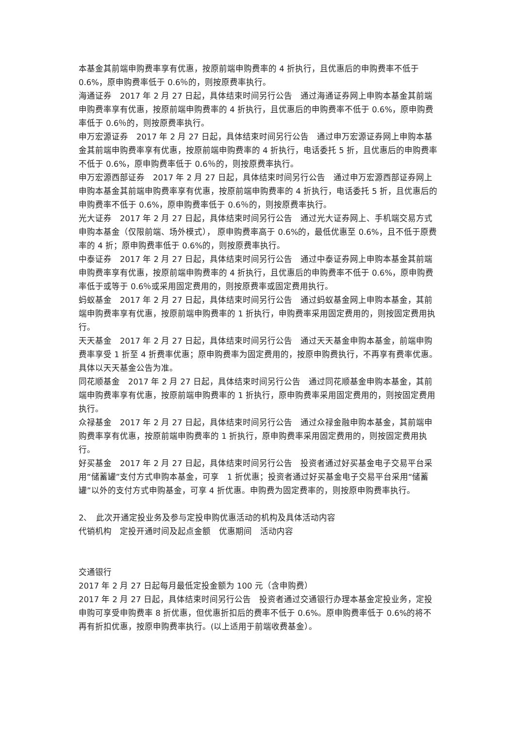本基金其前端申购费率享有优惠，按原前端申购费率的 4 折执行，且优惠后的申购费率不低于 0.6%，原申购费率低于 0.6％的，则按原费率执行。
海通证券　2017 年 2 月 27 日起，具体结束时间另行公告　通过海通证券网上申购本基金其前端申购费率享有优惠，按原前端申购费率的 4 折执行，且优惠后的申购费率不低于 0.6%，原申购费率低于 0.6％的，则按原费率执行。
申万宏源证券　2017 年 2 月 27 日起，具体结束时间另行公告　通过申万宏源证券网上申购本基金其前端申购费率享有优惠，按原前端申购费率的 4 折执行，电话委托 5 折，且优惠后的申购费率不低于 0.6%，原申购费率低于 0.6％的，则按原费率执行。
申万宏源西部证券　2017 年 2 月 27 日起，具体结束时间另行公告　通过申万宏源西部证券网上申购本基金其前端申购费率享有优惠，按原前端申购费率的 4 折执行，电话委托 5 折，且优惠后的申购费率不低于 0.6%，原申购费率低于 0.6％的，则按原费率执行。
光大证券　2017 年 2 月 27 日起，具体结束时间另行公告　通过光大证券网上、手机端交易方式申购本基金（仅限前端、场外模式）， 原申购费率高于 0.6%的，最低优惠至 0.6%，且不低于原费率的 4 折；原申购费率低于 0.6%的，则按原费率执行。
中泰证券　2017 年 2 月 27 日起，具体结束时间另行公告　通过中泰证券网上申购本基金其前端申购费率享有优惠，按原前端申购费率的 4 折执行，且优惠后的申购费率不低于 0.6%，原申购费率低于或等于 0.6％或采用固定费用的，则按原费率或固定费用执行。
蚂蚁基金　2017 年 2 月 27 日起，具体结束时间另行公告　通过蚂蚁基金网上申购本基金，其前端申购费率享有优惠，按原前端申购费率的 1 折执行，申购费率采用固定费用的，则按固定费用执行。
天天基金　2017 年 2 月 27 日起，具体结束时间另行公告　通过天天基金申购本基金，前端申购费率享受 1 折至 4 折费率优惠；原申购费率为固定费用的，按原申购费执行，不再享有费率优惠。具体以天天基金公告为准。
同花顺基金　2017 年 2 月 27 日起，具体结束时间另行公告　通过同花顺基金申购本基金，其前端申购费率享有优惠，按原前端申购费率的 1 折执行，原申购费率采用固定费用的，则按固定费用执行。
众禄基金　2017 年 2 月 27 日起，具体结束时间另行公告　通过众禄金融申购本基金，其前端申购费率享有优惠，按原前端申购费率的 1 折执行，原申购费率采用固定费用的，则按固定费用执行。
好买基金　2017 年 2 月 27 日起，具体结束时间另行公告　投资者通过好买基金电子交易平台采用“储蓄罐”支付方式申购本基金，可享　1 折优惠；投资者通过好买基金电子交易平台采用“储蓄罐”以外的支付方式申购基金，可享 4 折优惠。申购费为固定费率的，则按原申购费率执行。
2、　此次开通定投业务及参与定投申购优惠活动的机构及具体活动内容
代销机构　定投开通时间及起点金额　优惠期间　活动内容
交通银行
2017 年 2 月 27 日起每月最低定投金额为 100 元（含申购费）
2017 年 2 月 27 日起，具体结束时间另行公告　投资者通过交通银行办理本基金定投业务，定投申购可享受申购费率 8 折优惠，但优惠折扣后的费率不低于 0.6%。原申购费率低于 0.6%的将不再有折扣优惠，按原申购费率执行。(以上适用于前端收费基金）。